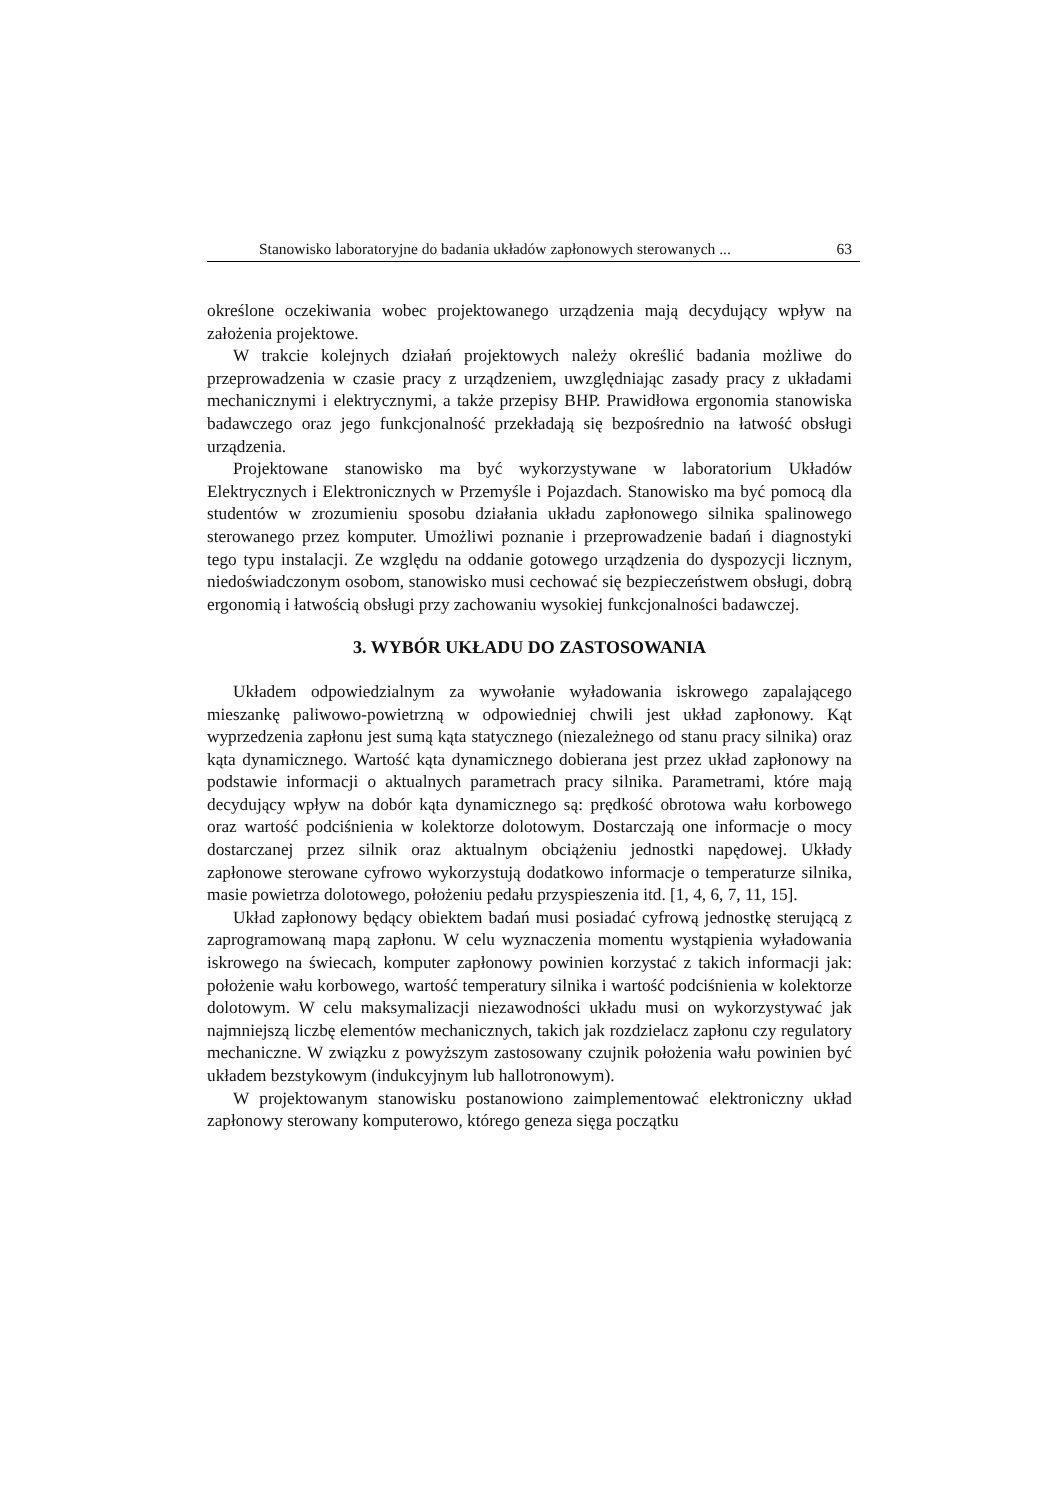Stanowisko laboratoryjne do badania układów zapłonowych sterowanych ... 63
określone oczekiwania wobec projektowanego urządzenia mają decydujący wpływ na założenia projektowe.
W trakcie kolejnych działań projektowych należy określić badania możliwe do przeprowadzenia w czasie pracy z urządzeniem, uwzględniając zasady pracy z układami mechanicznymi i elektrycznymi, a także przepisy BHP. Prawidłowa ergonomia stanowiska badawczego oraz jego funkcjonalność przekładają się bezpośrednio na łatwość obsługi urządzenia.
Projektowane stanowisko ma być wykorzystywane w laboratorium Układów Elektrycznych i Elektronicznych w Przemyśle i Pojazdach. Stanowisko ma być pomocą dla studentów w zrozumieniu sposobu działania układu zapłonowego silnika spalinowego sterowanego przez komputer. Umożliwi poznanie i przeprowadzenie badań i diagnostyki tego typu instalacji. Ze względu na oddanie gotowego urządzenia do dyspozycji licznym, niedoświadczonym osobom, stanowisko musi cechować się bezpieczeństwem obsługi, dobrą ergonomią i łatwością obsługi przy zachowaniu wysokiej funkcjonalności badawczej.
3. WYBÓR UKŁADU DO ZASTOSOWANIA
Układem odpowiedzialnym za wywołanie wyładowania iskrowego zapalającego mieszankę paliwowo-powietrzną w odpowiedniej chwili jest układ zapłonowy. Kąt wyprzedzenia zapłonu jest sumą kąta statycznego (niezależnego od stanu pracy silnika) oraz kąta dynamicznego. Wartość kąta dynamicznego dobierana jest przez układ zapłonowy na podstawie informacji o aktualnych parametrach pracy silnika. Parametrami, które mają decydujący wpływ na dobór kąta dynamicznego są: prędkość obrotowa wału korbowego oraz wartość podciśnienia w kolektorze dolotowym. Dostarczają one informacje o mocy dostarczanej przez silnik oraz aktualnym obciążeniu jednostki napędowej. Układy zapłonowe sterowane cyfrowo wykorzystują dodatkowo informacje o temperaturze silnika, masie powietrza dolotowego, położeniu pedału przyspieszenia itd. [1, 4, 6, 7, 11, 15].
Układ zapłonowy będący obiektem badań musi posiadać cyfrową jednostkę sterującą z zaprogramowaną mapą zapłonu. W celu wyznaczenia momentu wystąpienia wyładowania iskrowego na świecach, komputer zapłonowy powinien korzystać z takich informacji jak: położenie wału korbowego, wartość temperatury silnika i wartość podciśnienia w kolektorze dolotowym. W celu maksymalizacji niezawodności układu musi on wykorzystywać jak najmniejszą liczbę elementów mechanicznych, takich jak rozdzielacz zapłonu czy regulatory mechaniczne. W związku z powyższym zastosowany czujnik położenia wału powinien być układem bezstykowym (indukcyjnym lub hallotronowym).
W projektowanym stanowisku postanowiono zaimplementować elektroniczny układ zapłonowy sterowany komputerowo, którego geneza sięga początku